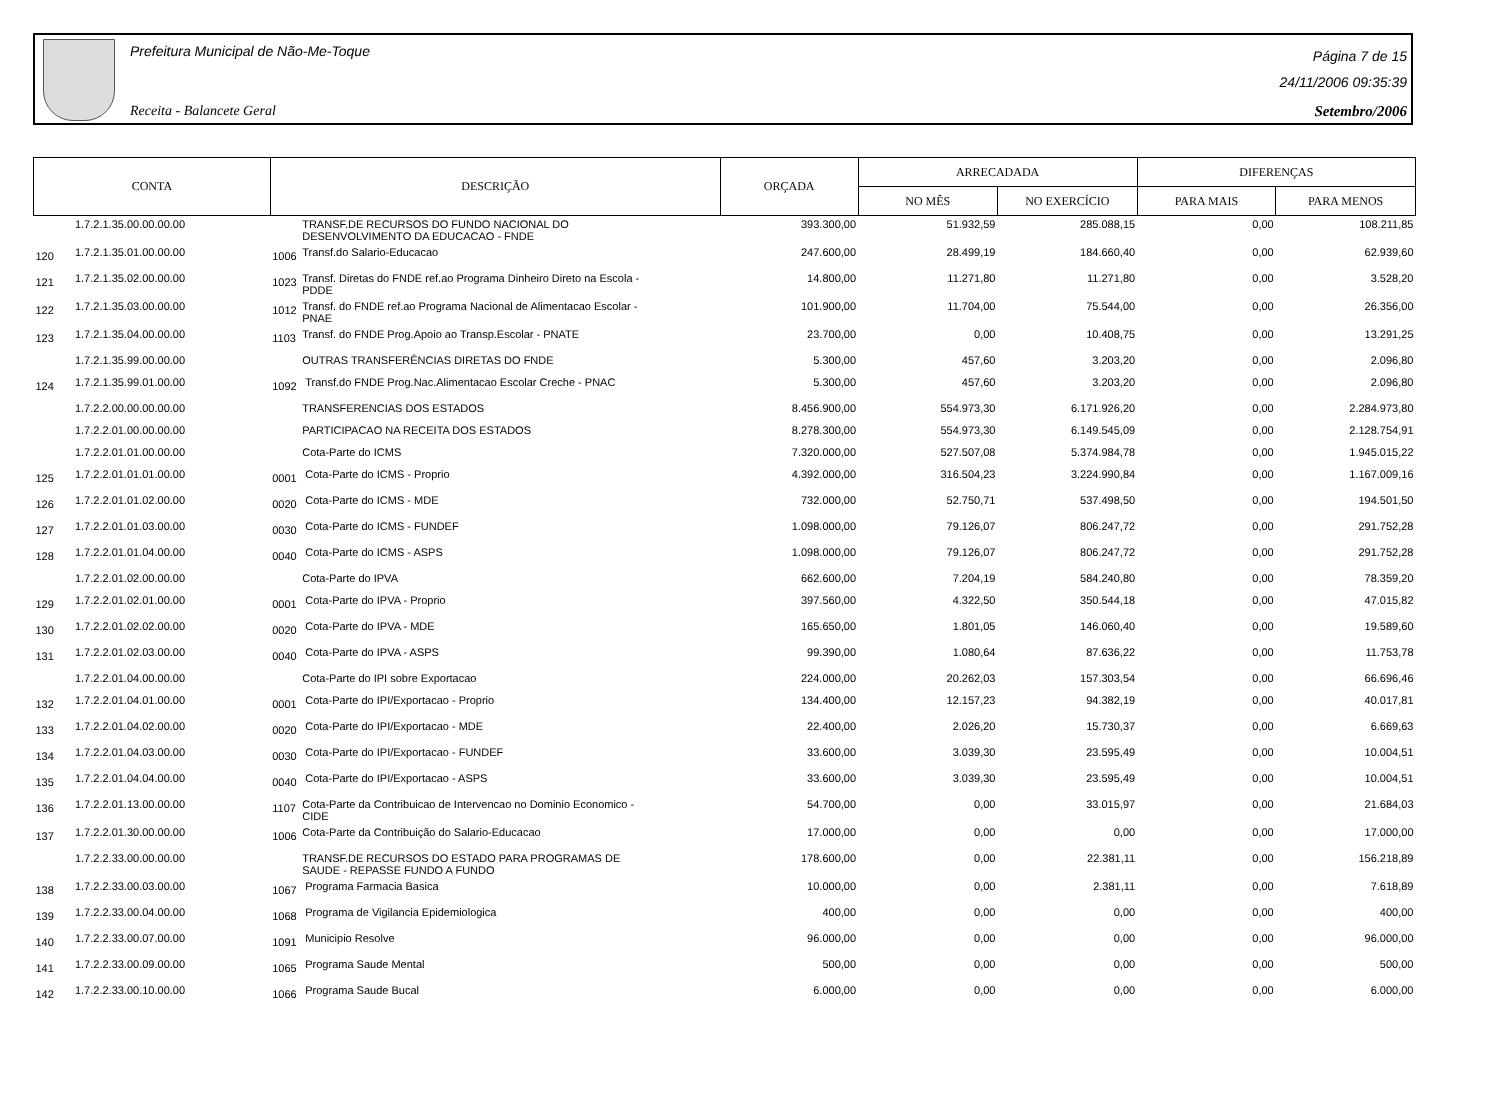Prefeitura Municipal de Não-Me-Toque
Receita - Balancete Geral
Página 7 de 15
24/11/2006 09:35:39
Setembro/2006
| CONTA | | DESCRIÇÃO | | ORÇADA | ARRECADADA | | DIFERENÇAS | |
| --- | --- | --- | --- | --- | --- | --- | --- | --- |
| | | | | | NO MÊS | NO EXERCÍCIO | PARA MAIS | PARA MENOS |
| | 1.7.2.1.35.00.00.00.00 | | TRANSF.DE RECURSOS DO FUNDO NACIONAL DO DESENVOLVIMENTO DA EDUCACAO - FNDE | 393.300,00 | 51.932,59 | 285.088,15 | 0,00 | 108.211,85 |
| 120 | 1.7.2.1.35.01.00.00.00 | 1006 | Transf.do Salario-Educacao | 247.600,00 | 28.499,19 | 184.660,40 | 0,00 | 62.939,60 |
| 121 | 1.7.2.1.35.02.00.00.00 | 1023 | Transf. Diretas do FNDE ref.ao Programa Dinheiro Direto na Escola - PDDE | 14.800,00 | 11.271,80 | 11.271,80 | 0,00 | 3.528,20 |
| 122 | 1.7.2.1.35.03.00.00.00 | 1012 | Transf. do FNDE ref.ao Programa Nacional de Alimentacao Escolar - PNAE | 101.900,00 | 11.704,00 | 75.544,00 | 0,00 | 26.356,00 |
| 123 | 1.7.2.1.35.04.00.00.00 | 1103 | Transf. do FNDE Prog.Apoio ao Transp.Escolar - PNATE | 23.700,00 | 0,00 | 10.408,75 | 0,00 | 13.291,25 |
| | 1.7.2.1.35.99.00.00.00 | | OUTRAS TRANSFERÊNCIAS DIRETAS DO FNDE | 5.300,00 | 457,60 | 3.203,20 | 0,00 | 2.096,80 |
| 124 | 1.7.2.1.35.99.01.00.00 | 1092 | Transf.do FNDE Prog.Nac.Alimentacao Escolar Creche - PNAC | 5.300,00 | 457,60 | 3.203,20 | 0,00 | 2.096,80 |
| | 1.7.2.2.00.00.00.00.00 | | TRANSFERENCIAS DOS ESTADOS | 8.456.900,00 | 554.973,30 | 6.171.926,20 | 0,00 | 2.284.973,80 |
| | 1.7.2.2.01.00.00.00.00 | | PARTICIPACAO NA RECEITA DOS ESTADOS | 8.278.300,00 | 554.973,30 | 6.149.545,09 | 0,00 | 2.128.754,91 |
| | 1.7.2.2.01.01.00.00.00 | | Cota-Parte do ICMS | 7.320.000,00 | 527.507,08 | 5.374.984,78 | 0,00 | 1.945.015,22 |
| 125 | 1.7.2.2.01.01.01.00.00 | 0001 | Cota-Parte do ICMS - Proprio | 4.392.000,00 | 316.504,23 | 3.224.990,84 | 0,00 | 1.167.009,16 |
| 126 | 1.7.2.2.01.01.02.00.00 | 0020 | Cota-Parte do ICMS - MDE | 732.000,00 | 52.750,71 | 537.498,50 | 0,00 | 194.501,50 |
| 127 | 1.7.2.2.01.01.03.00.00 | 0030 | Cota-Parte do ICMS - FUNDEF | 1.098.000,00 | 79.126,07 | 806.247,72 | 0,00 | 291.752,28 |
| 128 | 1.7.2.2.01.01.04.00.00 | 0040 | Cota-Parte do ICMS - ASPS | 1.098.000,00 | 79.126,07 | 806.247,72 | 0,00 | 291.752,28 |
| | 1.7.2.2.01.02.00.00.00 | | Cota-Parte do IPVA | 662.600,00 | 7.204,19 | 584.240,80 | 0,00 | 78.359,20 |
| 129 | 1.7.2.2.01.02.01.00.00 | 0001 | Cota-Parte do IPVA - Proprio | 397.560,00 | 4.322,50 | 350.544,18 | 0,00 | 47.015,82 |
| 130 | 1.7.2.2.01.02.02.00.00 | 0020 | Cota-Parte do IPVA - MDE | 165.650,00 | 1.801,05 | 146.060,40 | 0,00 | 19.589,60 |
| 131 | 1.7.2.2.01.02.03.00.00 | 0040 | Cota-Parte do IPVA - ASPS | 99.390,00 | 1.080,64 | 87.636,22 | 0,00 | 11.753,78 |
| | 1.7.2.2.01.04.00.00.00 | | Cota-Parte do IPI sobre Exportacao | 224.000,00 | 20.262,03 | 157.303,54 | 0,00 | 66.696,46 |
| 132 | 1.7.2.2.01.04.01.00.00 | 0001 | Cota-Parte do IPI/Exportacao - Proprio | 134.400,00 | 12.157,23 | 94.382,19 | 0,00 | 40.017,81 |
| 133 | 1.7.2.2.01.04.02.00.00 | 0020 | Cota-Parte do IPI/Exportacao - MDE | 22.400,00 | 2.026,20 | 15.730,37 | 0,00 | 6.669,63 |
| 134 | 1.7.2.2.01.04.03.00.00 | 0030 | Cota-Parte do IPI/Exportacao - FUNDEF | 33.600,00 | 3.039,30 | 23.595,49 | 0,00 | 10.004,51 |
| 135 | 1.7.2.2.01.04.04.00.00 | 0040 | Cota-Parte do IPI/Exportacao - ASPS | 33.600,00 | 3.039,30 | 23.595,49 | 0,00 | 10.004,51 |
| 136 | 1.7.2.2.01.13.00.00.00 | 1107 | Cota-Parte da Contribuicao de Intervencao no Dominio Economico - CIDE | 54.700,00 | 0,00 | 33.015,97 | 0,00 | 21.684,03 |
| 137 | 1.7.2.2.01.30.00.00.00 | 1006 | Cota-Parte da Contribuição do Salario-Educacao | 17.000,00 | 0,00 | 0,00 | 0,00 | 17.000,00 |
| | 1.7.2.2.33.00.00.00.00 | | TRANSF.DE RECURSOS DO ESTADO PARA PROGRAMAS DE SAUDE - REPASSE FUNDO A FUNDO | 178.600,00 | 0,00 | 22.381,11 | 0,00 | 156.218,89 |
| 138 | 1.7.2.2.33.00.03.00.00 | 1067 | Programa Farmacia Basica | 10.000,00 | 0,00 | 2.381,11 | 0,00 | 7.618,89 |
| 139 | 1.7.2.2.33.00.04.00.00 | 1068 | Programa de Vigilancia Epidemiologica | 400,00 | 0,00 | 0,00 | 0,00 | 400,00 |
| 140 | 1.7.2.2.33.00.07.00.00 | 1091 | Municipio Resolve | 96.000,00 | 0,00 | 0,00 | 0,00 | 96.000,00 |
| 141 | 1.7.2.2.33.00.09.00.00 | 1065 | Programa Saude Mental | 500,00 | 0,00 | 0,00 | 0,00 | 500,00 |
| 142 | 1.7.2.2.33.00.10.00.00 | 1066 | Programa Saude Bucal | 6.000,00 | 0,00 | 0,00 | 0,00 | 6.000,00 |